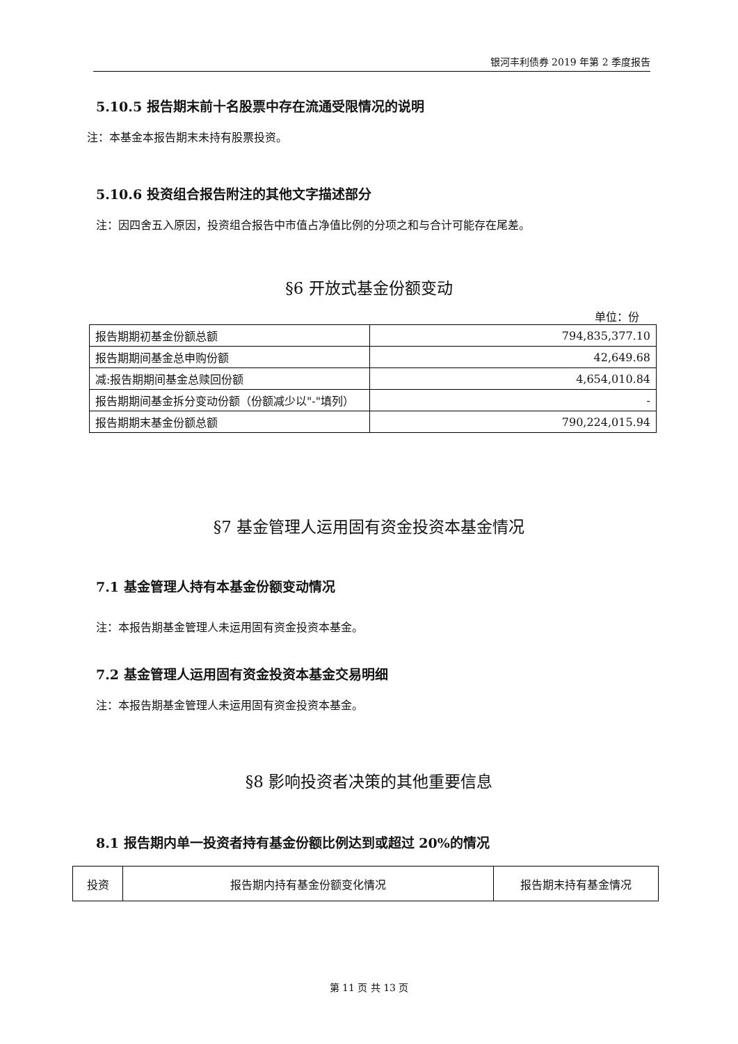银河丰利债券 2019 年第 2 季度报告
5.10.5 报告期末前十名股票中存在流通受限情况的说明
注：本基金本报告期末未持有股票投资。
5.10.6 投资组合报告附注的其他文字描述部分
注：因四舍五入原因，投资组合报告中市值占净值比例的分项之和与合计可能存在尾差。
§6 开放式基金份额变动
单位：份
| 报告期期初基金份额总额 | 794,835,377.10 |
| 报告期期间基金总申购份额 | 42,649.68 |
| 减:报告期期间基金总赎回份额 | 4,654,010.84 |
| 报告期期间基金拆分变动份额（份额减少以"-"填列） | - |
| 报告期期末基金份额总额 | 790,224,015.94 |
§7 基金管理人运用固有资金投资本基金情况
7.1 基金管理人持有本基金份额变动情况
注：本报告期基金管理人未运用固有资金投资本基金。
7.2 基金管理人运用固有资金投资本基金交易明细
注：本报告期基金管理人未运用固有资金投资本基金。
§8 影响投资者决策的其他重要信息
8.1 报告期内单一投资者持有基金份额比例达到或超过 20%的情况
| 投资 | 报告期内持有基金份额变化情况 | 报告期末持有基金情况 |
第 11 页 共 13 页